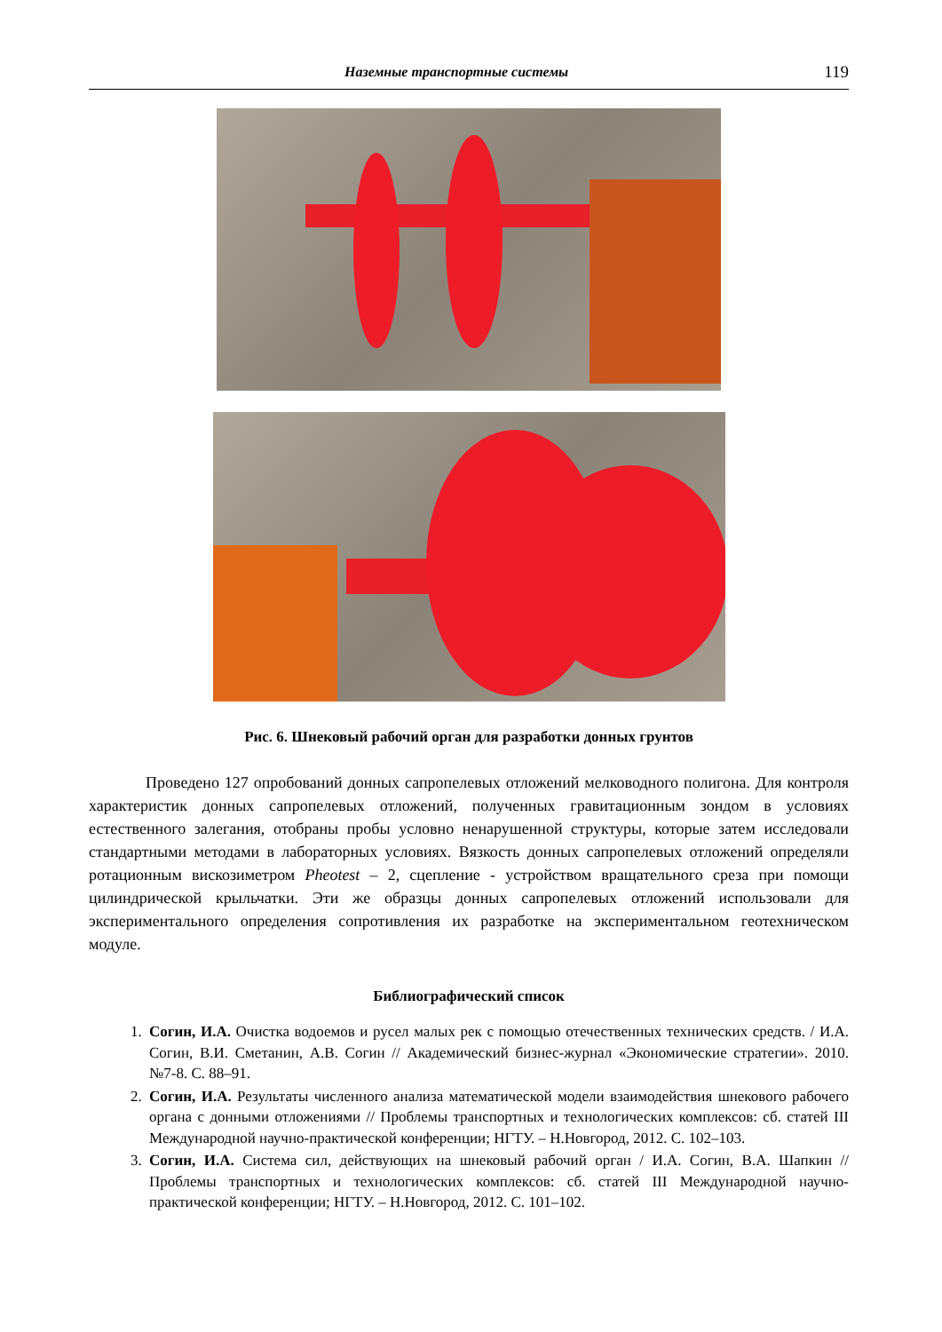Наземные транспортные системы 119
Рис. 6. Шнековый рабочий орган для разработки донных грунтов
Проведено 127 опробований донных сапропелевых отложений мелководного полигона. Для контроля характеристик донных сапропелевых отложений, полученных гравитационным зондом в условиях естественного залегания, отобраны пробы условно ненарушенной структуры, которые затем исследовали стандартными методами в лабораторных условиях. Вязкость донных сапропелевых отложений определяли ротационным вискозиметром Pheotest – 2, сцепление - устройством вращательного среза при помощи цилиндрической крыльчатки. Эти же образцы донных сапропелевых отложений использовали для экспериментального определения сопротивления их разработке на экспериментальном геотехническом модуле.
Библиографический список
1. Согин, И.А. Очистка водоемов и русел малых рек с помощью отечественных технических средств. / И.А. Согин, В.И. Сметанин, А.В. Согин // Академический бизнес-журнал «Экономические стратегии». 2010. №7-8. С. 88–91.
2. Согин, И.А. Результаты численного анализа математической модели взаимодействия шнекового рабочего органа с донными отложениями // Проблемы транспортных и технологических комплексов: сб. статей III Международной научно-практической конференции; НГТУ. – Н.Новгород, 2012. С. 102–103.
3. Согин, И.А. Система сил, действующих на шнековый рабочий орган / И.А. Согин, В.А. Шапкин // Проблемы транспортных и технологических комплексов: сб. статей III Международной научно-практической конференции; НГТУ. – Н.Новгород, 2012. С. 101–102.